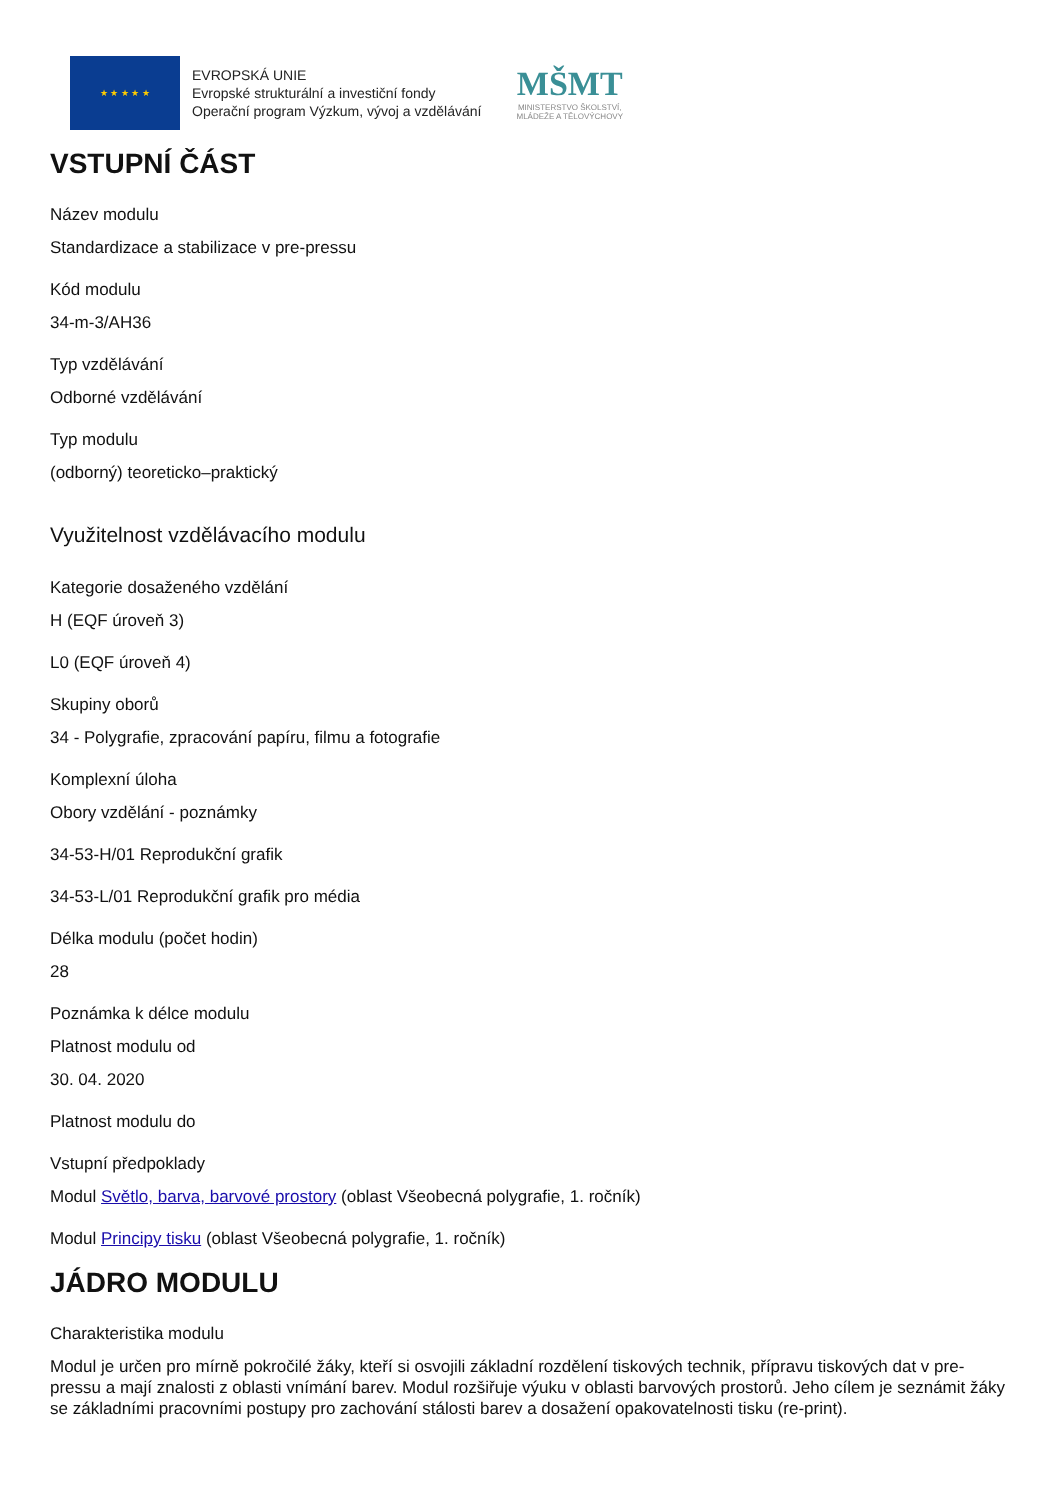★ ★ ★ ★ ★
EVROPSKÁ UNIE
Evropské strukturální a investiční fondy
Operační program Výzkum, vývoj a vzdělávání
MŠMT
MINISTERSTVO ŠKOLSTVÍ,
MLÁDEŽE A TĚLOVÝCHOVY
VSTUPNÍ ČÁST
Název modulu
Standardizace a stabilizace v pre-pressu
Kód modulu
34-m-3/AH36
Typ vzdělávání
Odborné vzdělávání
Typ modulu
(odborný) teoreticko–praktický
Využitelnost vzdělávacího modulu
Kategorie dosaženého vzdělání
H (EQF úroveň 3)
L0 (EQF úroveň 4)
Skupiny oborů
34 - Polygrafie, zpracování papíru, filmu a fotografie
Komplexní úloha
Obory vzdělání - poznámky
34-53-H/01 Reprodukční grafik
34-53-L/01 Reprodukční grafik pro média
Délka modulu (počet hodin)
28
Poznámka k délce modulu
Platnost modulu od
30. 04. 2020
Platnost modulu do
Vstupní předpoklady
Modul Světlo, barva, barvové prostory (oblast Všeobecná polygrafie, 1. ročník)
Modul Principy tisku (oblast Všeobecná polygrafie, 1. ročník)
JÁDRO MODULU
Charakteristika modulu
Modul je určen pro mírně pokročilé žáky, kteří si osvojili základní rozdělení tiskových technik, přípravu tiskových dat v pre-pressu a mají znalosti z oblasti vnímání barev. Modul rozšiřuje výuku v oblasti barvových prostorů. Jeho cílem je seznámit žáky se základními pracovními postupy pro zachování stálosti barev a dosažení opakovatelnosti tisku (re-print).